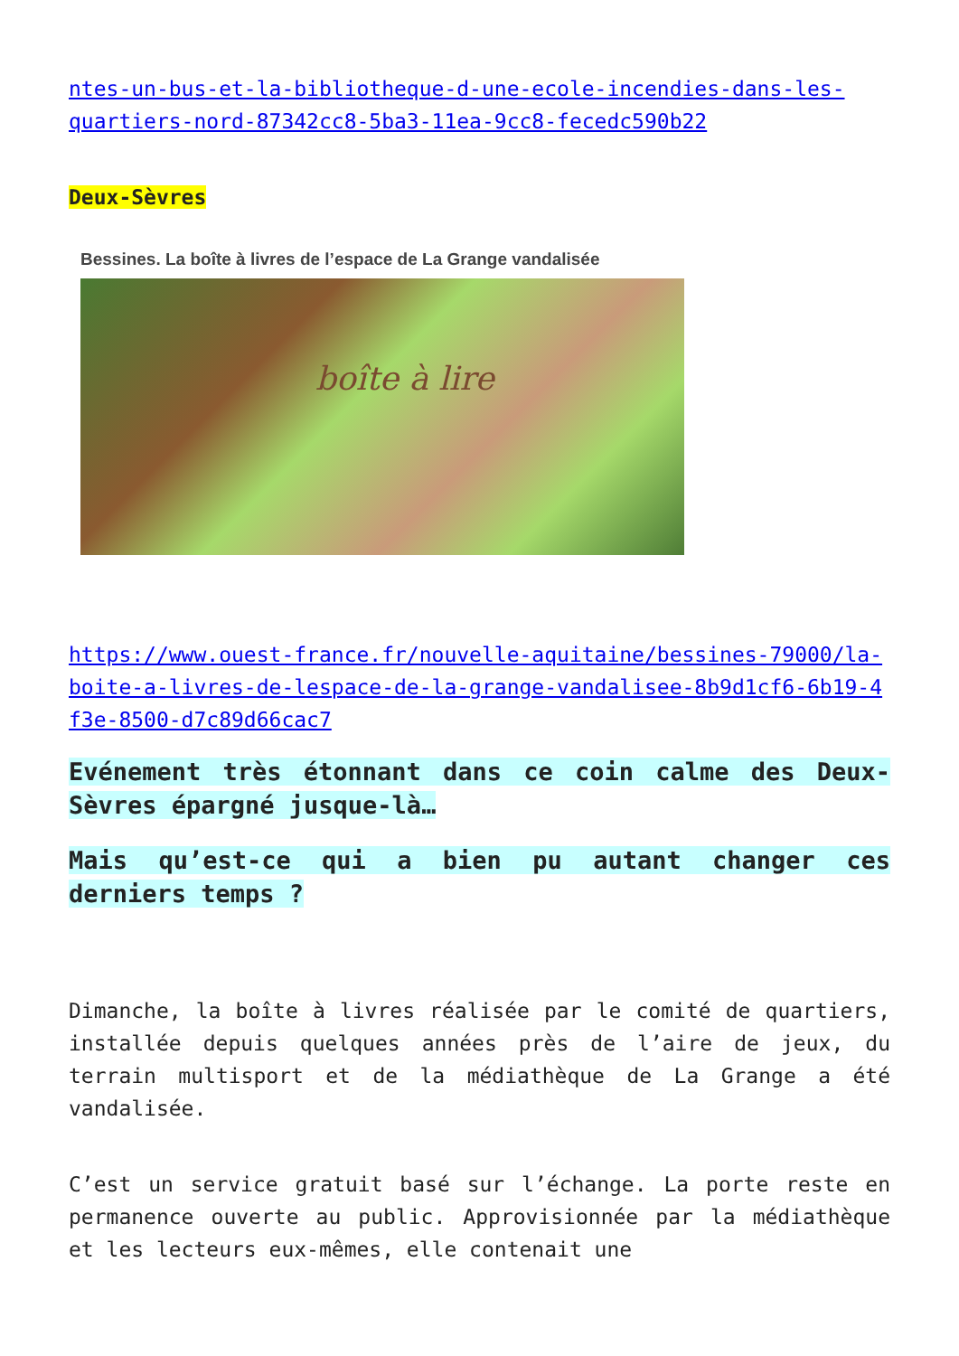ntes-un-bus-et-la-bibliotheque-d-une-ecole-incendies-dans-les-quartiers-nord-87342cc8-5ba3-11ea-9cc8-fecedc590b22
Deux-Sèvres
Bessines. La boîte à livres de l’espace de La Grange vandalisée
boîte à lire
https://www.ouest-france.fr/nouvelle-aquitaine/bessines-79000/la-boite-a-livres-de-lespace-de-la-grange-vandalisee-8b9d1cf6-6b19-4f3e-8500-d7c89d66cac7
Evénement très étonnant dans ce coin calme des Deux-Sèvres épargné jusque-là…
Mais qu’est-ce qui a bien pu autant changer ces derniers temps ?
Dimanche, la boîte à livres réalisée par le comité de quartiers, installée depuis quelques années près de l’aire de jeux, du terrain multisport et de la médiathèque de La Grange a été vandalisée.
C’est un service gratuit basé sur l’échange. La porte reste en permanence ouverte au public. Approvisionnée par la médiathèque et les lecteurs eux-mêmes, elle contenait une